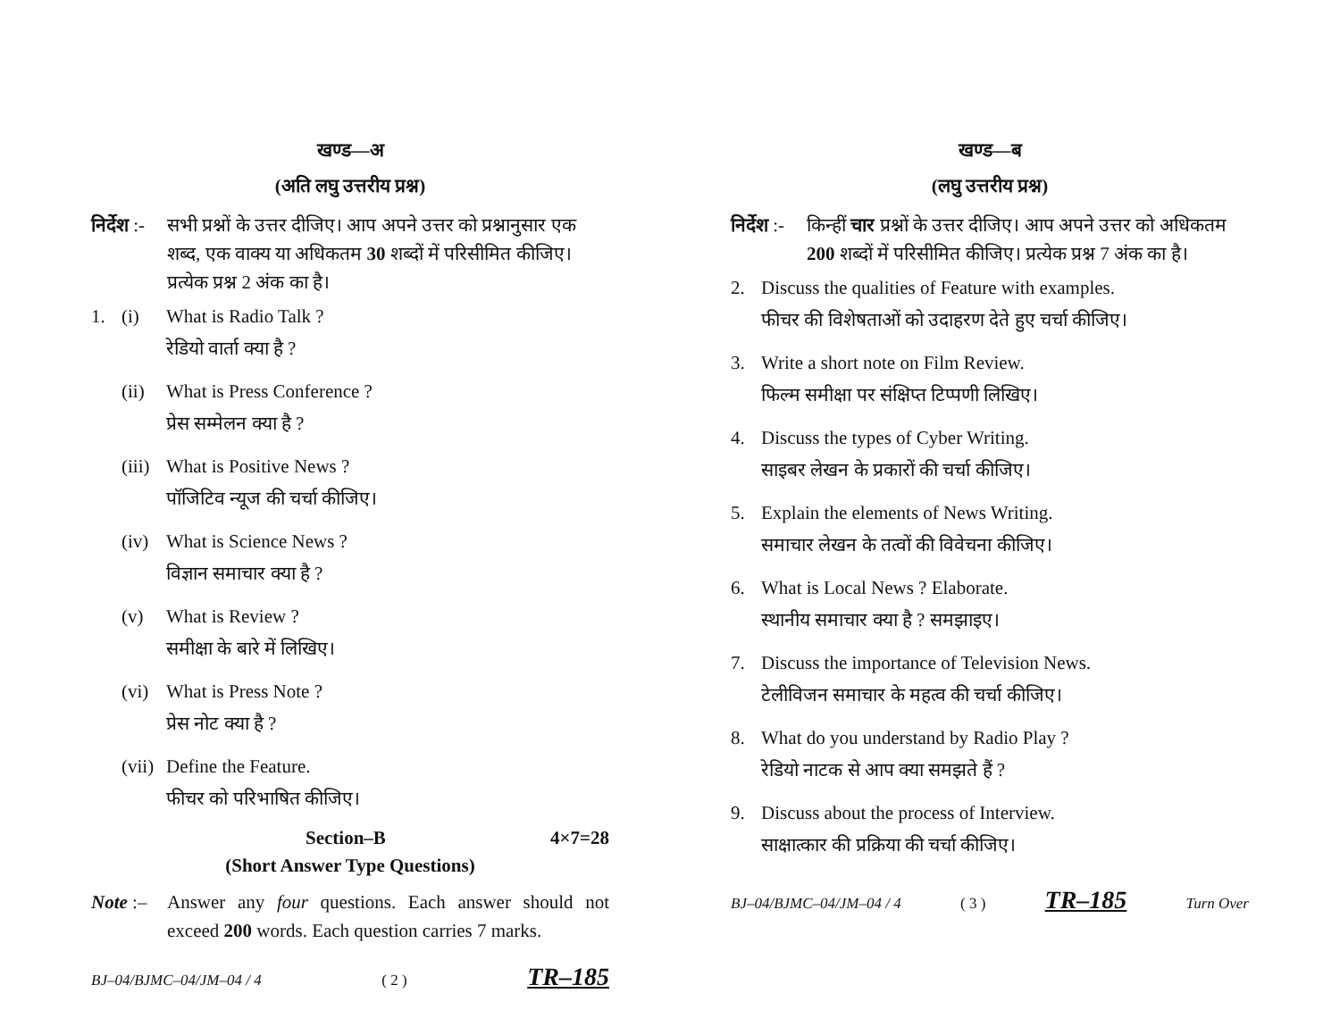खण्ड—अ
(अति लघु उत्तरीय प्रश्न)
निर्देश :-
सभी प्रश्नों के उत्तर दीजिए। आप अपने उत्तर को प्रश्नानुसार एक शब्द, एक वाक्य या अधिकतम 30 शब्दों में परिसीमित कीजिए। प्रत्येक प्रश्न 2 अंक का है।
1. (i) What is Radio Talk ?
रेडियो वार्ता क्या है ?
(ii)
What is Press Conference ?
प्रेस सम्मेलन क्या है ?
(iii)
What is Positive News ?
पॉजिटिव न्यूज की चर्चा कीजिए।
(iv)
What is Science News ?
विज्ञान समाचार क्या है ?
(v) What is Review ?
समीक्षा के बारे में लिखिए।
(vi)
What is Press Note ?
प्रेस नोट क्या है ?
(vii)
Define the Feature.
फीचर को परिभाषित कीजिए।
Section–B 4×7=28
(Short Answer Type Questions)
Note :–
Answer any four questions. Each answer should not exceed 200 words. Each question carries 7 marks.
BJ–04/BJMC–04/JM–04 / 4 ( 2 ) TR–185
खण्ड—ब
(लघु उत्तरीय प्रश्न)
निर्देश :-
किन्हीं चार प्रश्नों के उत्तर दीजिए। आप अपने उत्तर को अधिकतम 200 शब्दों में परिसीमित कीजिए। प्रत्येक प्रश्न 7 अंक का है।
2. Discuss the qualities of Feature with examples.
फीचर की विशेषताओं को उदाहरण देते हुए चर्चा कीजिए।
3. Write a short note on Film Review.
फिल्म समीक्षा पर संक्षिप्त टिप्पणी लिखिए।
4. Discuss the types of Cyber Writing.
साइबर लेखन के प्रकारों की चर्चा कीजिए।
5. Explain the elements of News Writing.
समाचार लेखन के तत्वों की विवेचना कीजिए।
6. What is Local News ? Elaborate.
स्थानीय समाचार क्या है ? समझाइए।
7. Discuss the importance of Television News.
टेलीविजन समाचार के महत्व की चर्चा कीजिए।
8. What do you understand by Radio Play ?
रेडियो नाटक से आप क्या समझते हैं ?
9. Discuss about the process of Interview.
साक्षात्कार की प्रक्रिया की चर्चा कीजिए।
BJ–04/BJMC–04/JM–04 / 4 ( 3 ) TR–185 Turn Over